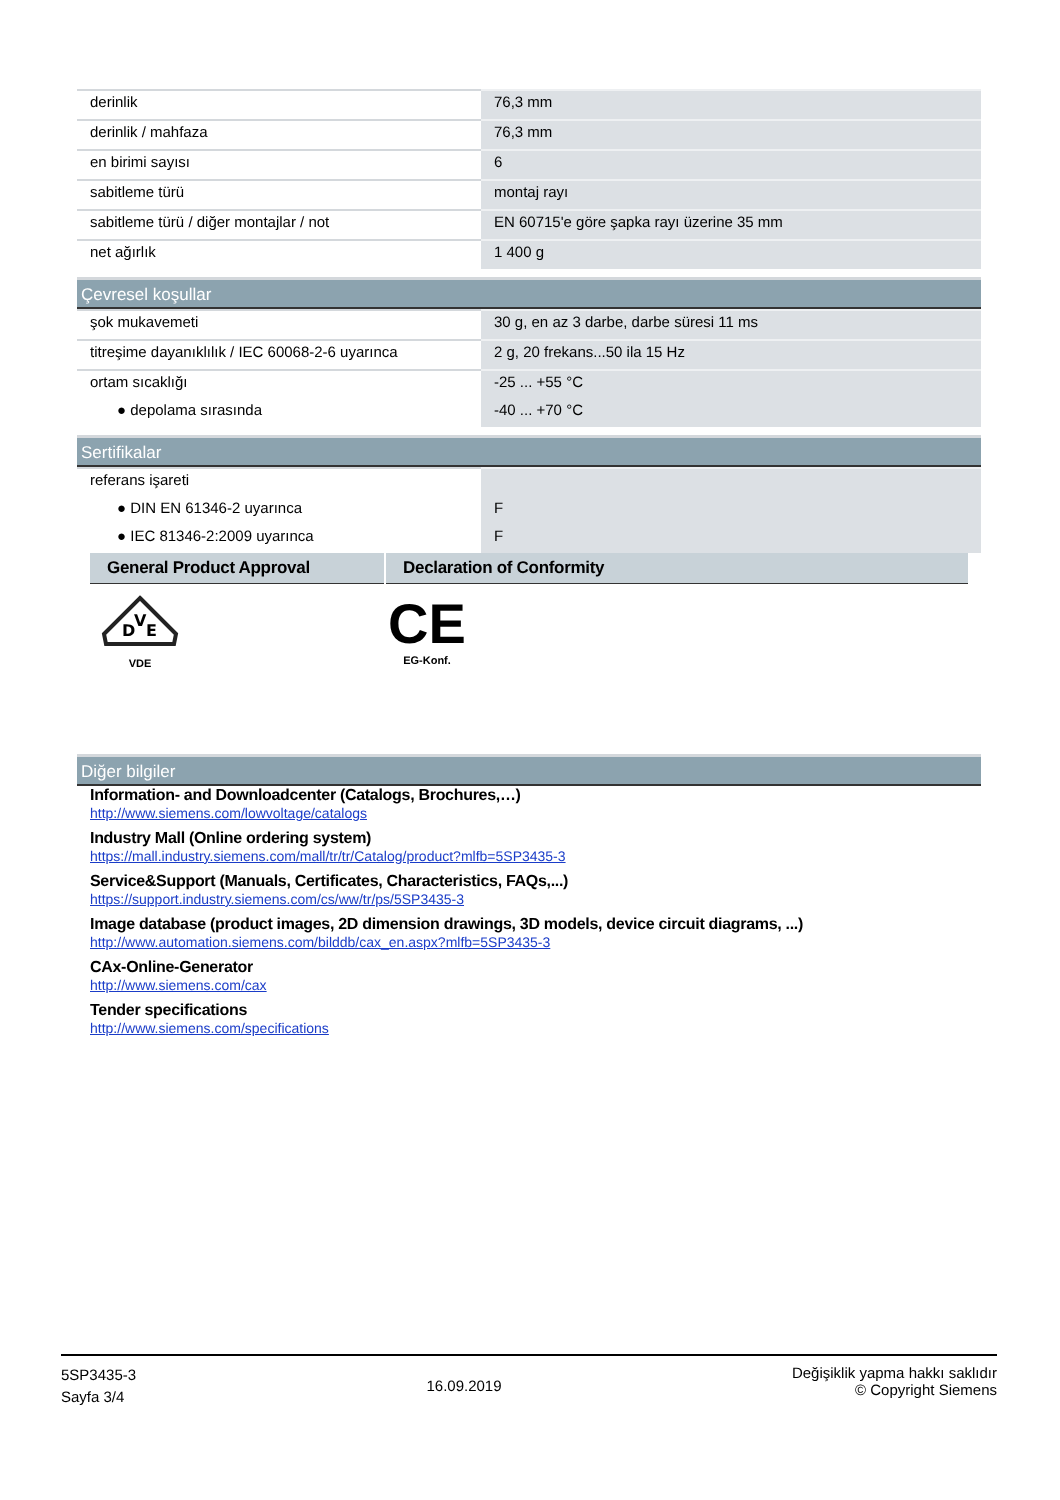| derinlik | 76,3 mm |
| derinlik / mahfaza | 76,3 mm |
| en birimi sayısı | 6 |
| sabitleme türü | montaj rayı |
| sabitleme türü / diğer montajlar / not | EN 60715'e göre şapka rayı üzerine 35 mm |
| net ağırlık | 1 400 g |
Çevresel koşullar
| şok mukavemeti | 30 g, en az 3 darbe, darbe süresi 11 ms |
| titreşime dayanıklılık / IEC 60068-2-6 uyarınca | 2 g, 20 frekans...50 ila 15 Hz |
| ortam sıcaklığı | -25 ... +55 °C |
| ● depolama sırasında | -40 ... +70 °C |
Sertifikalar
| referans işareti | |
| ● DIN EN 61346-2 uyarınca | F |
| ● IEC 81346-2:2009 uyarınca | F |
General Product Approval Declaration of Conformity
D
V
E
VDE
CE
EG-Konf.
Diğer bilgiler
Information- and Downloadcenter (Catalogs, Brochures,…)
http://www.siemens.com/lowvoltage/catalogs
Industry Mall (Online ordering system)
https://mall.industry.siemens.com/mall/tr/tr/Catalog/product?mlfb=5SP3435-3
Service&Support (Manuals, Certificates, Characteristics, FAQs,...)
https://support.industry.siemens.com/cs/ww/tr/ps/5SP3435-3
Image database (product images, 2D dimension drawings, 3D models, device circuit diagrams, ...)
http://www.automation.siemens.com/bilddb/cax_en.aspx?mlfb=5SP3435-3
CAx-Online-Generator
http://www.siemens.com/cax
Tender specifications
http://www.siemens.com/specifications
5SP3435-3
Sayfa 3/4
16.09.2019
Değişiklik yapma hakkı saklıdır
© Copyright Siemens